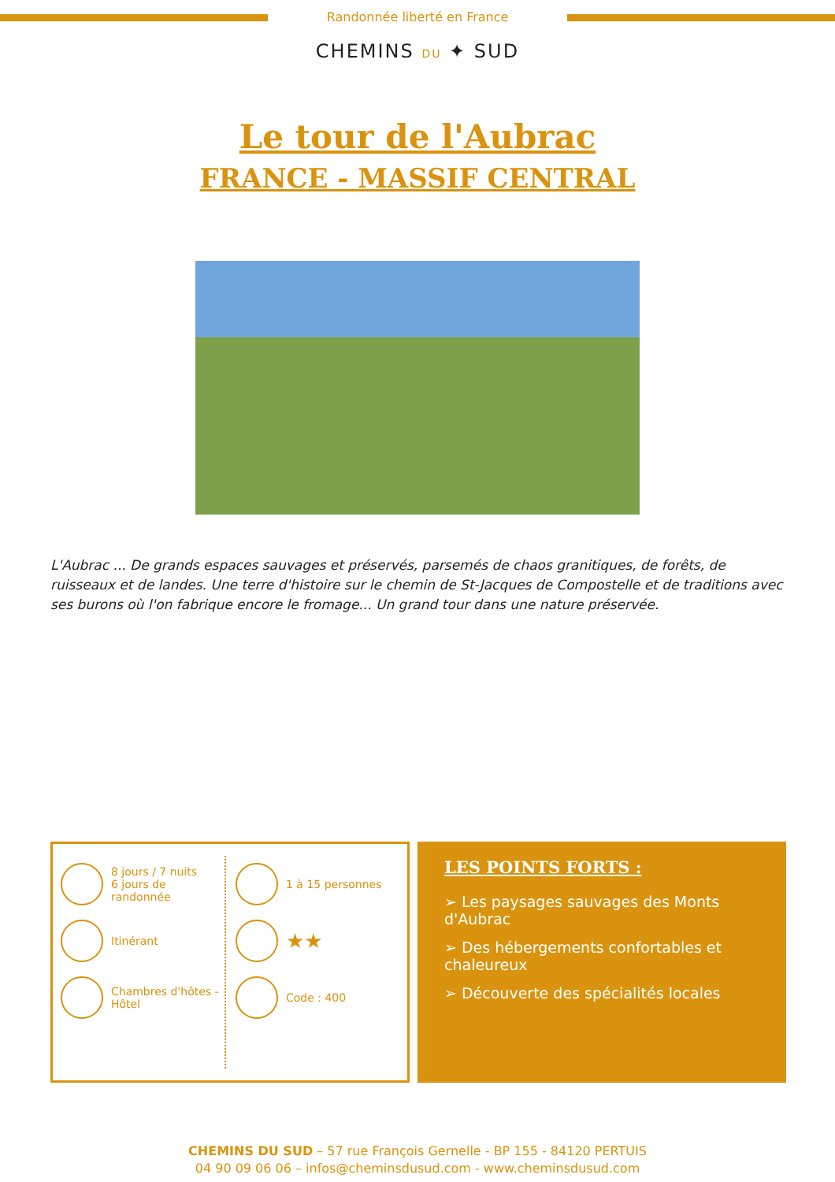Randonnée liberté en France
CHEMINS DU ✦ SUD
Le tour de l'Aubrac
FRANCE - MASSIF CENTRAL
L'Aubrac ... De grands espaces sauvages et préservés, parsemés de chaos granitiques, de forêts, de ruisseaux et de landes. Une terre d'histoire sur le chemin de St-Jacques de Compostelle et de traditions avec ses burons où l'on fabrique encore le fromage... Un grand tour dans une nature préservée.
8 jours / 7 nuits
6 jours de randonnée
Itinérant
Chambres d'hôtes - Hôtel
1 à 15 personnes
★★
Code : 400
LES POINTS FORTS :
➢ Les paysages sauvages des Monts d'Aubrac
➢ Des hébergements confortables et chaleureux
➢ Découverte des spécialités locales
CHEMINS DU SUD – 57 rue François Gernelle - BP 155 - 84120 PERTUIS
04 90 09 06 06 – infos@cheminsdusud.com - www.cheminsdusud.com